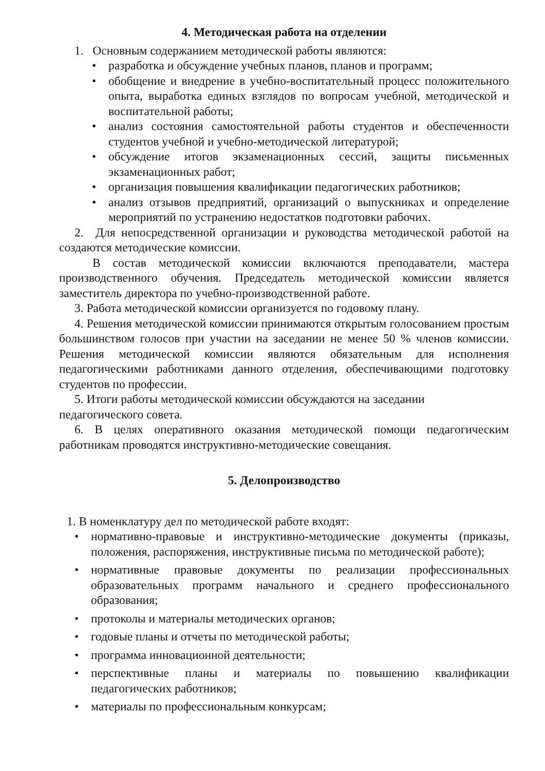4. Методическая работа на отделении
1. Основным содержанием методической работы являются:
• разработка и обсуждение учебных планов, планов и программ;
• обобщение и внедрение в учебно-воспитательный процесс положительного опыта, выработка единых взглядов по вопросам учебной, методической и воспитательной работы;
• анализ состояния самостоятельной работы студентов и обеспеченности студентов учебной и учебно-методической литературой;
• обсуждение итогов экзаменационных сессий, защиты письменных экзаменационных работ;
• организация повышения квалификации педагогических работников;
• анализ отзывов предприятий, организаций о выпускниках и определение мероприятий по устранению недостатков подготовки рабочих.
2. Для непосредственной организации и руководства методической работой на создаются методические комиссии.
В состав методической комиссии включаются преподаватели, мастера производственного обучения. Председатель методической комиссии является заместитель директора по учебно-производственной работе.
3. Работа методической комиссии организуется по годовому плану.
4. Решения методической комиссии принимаются открытым голосованием простым большинством голосов при участии на заседании не менее 50 % членов комиссии. Решения методической комиссии являются обязательным для исполнения педагогическими работниками данного отделения, обеспечивающими подготовку студентов по профессии.
5. Итоги работы методической комиссии обсуждаются на заседании
педагогического совета.
6. В целях оперативного оказания методической помощи педагогическим работникам проводятся инструктивно-методические совещания.
5. Делопроизводство
1. В номенклатуру дел по методической работе входят:
• нормативно-правовые и инструктивно-методические документы (приказы, положения, распоряжения, инструктивные письма по методической работе);
• нормативные правовые документы по реализации профессиональных образовательных программ начального и среднего профессионального образования;
• протоколы и материалы методических органов;
• годовые планы и отчеты по методической работы;
• программа инновационной деятельности;
• перспективные планы и материалы по повышению квалификации педагогических работников;
• материалы по профессиональным конкурсам;